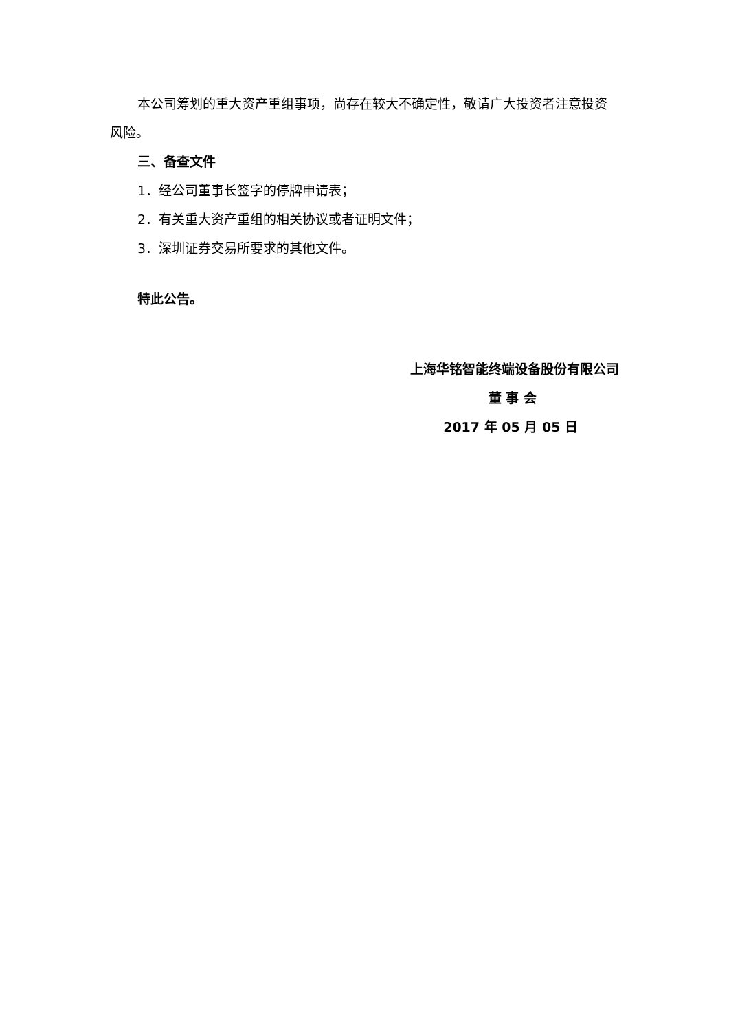本公司筹划的重大资产重组事项，尚存在较大不确定性，敬请广大投资者注意投资风险。
三、备查文件
1．经公司董事长签字的停牌申请表；
2．有关重大资产重组的相关协议或者证明文件；
3．深圳证券交易所要求的其他文件。
特此公告。
上海华铭智能终端设备股份有限公司
董 事 会
2017 年 05 月 05 日